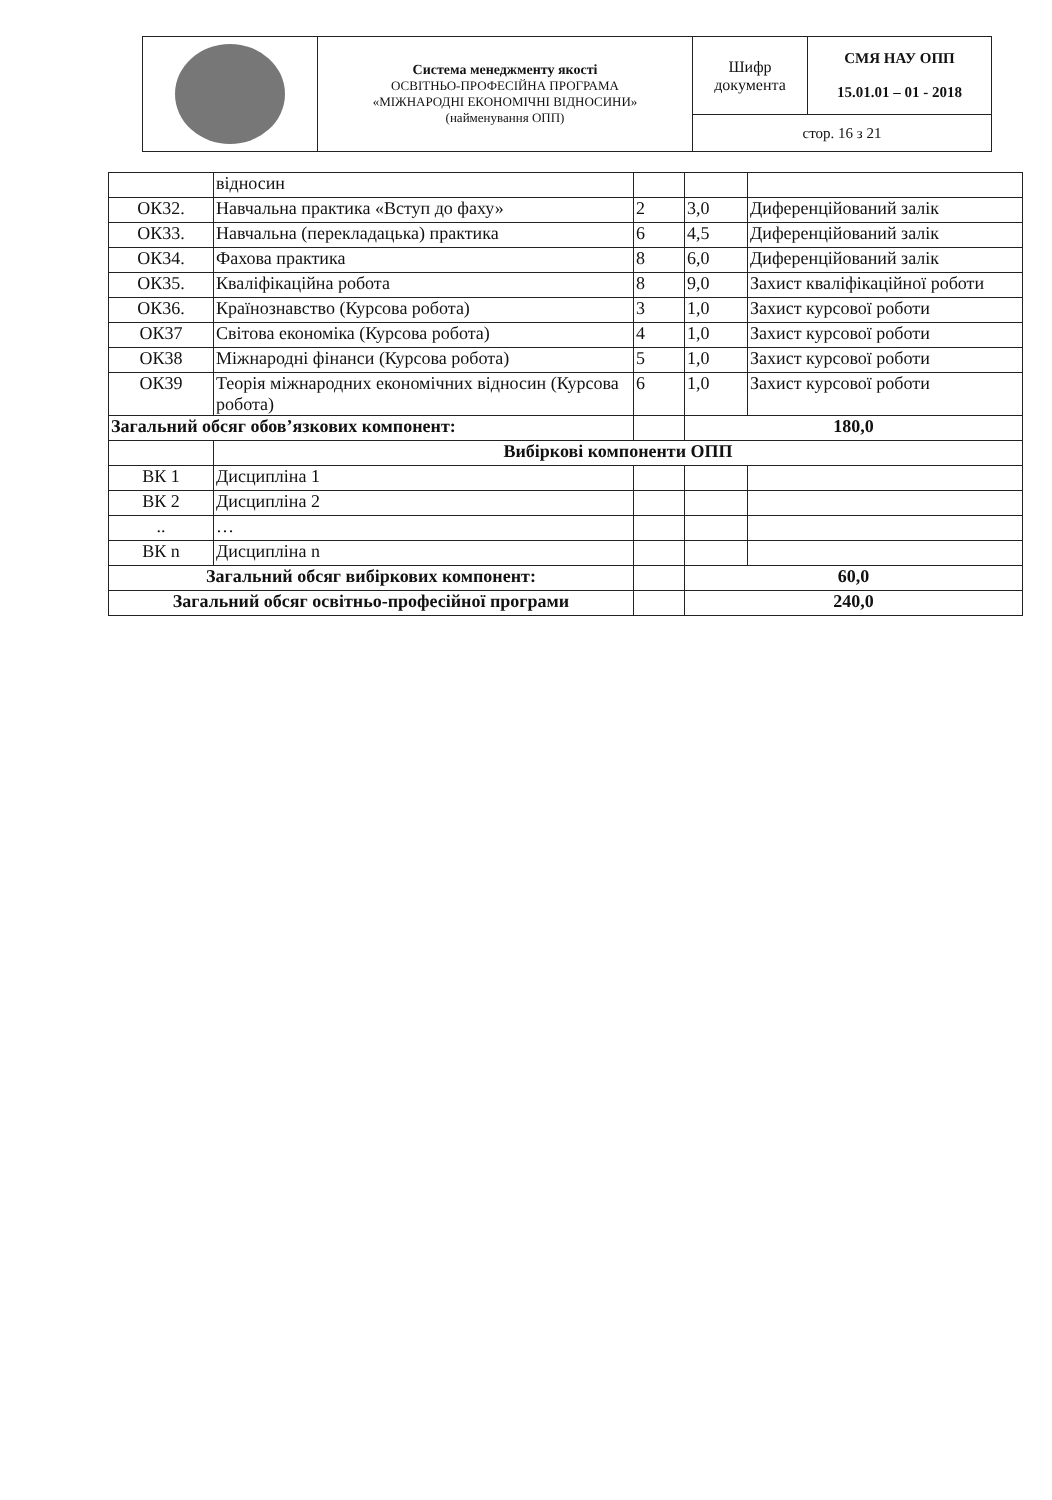| | Система менеджменту якості ОСВІТНЬО-ПРОФЕСІЙНА ПРОГРАМА «МІЖНАРОДНІ ЕКОНОМІЧНІ ВІДНОСИНИ» (найменування ОПП) | Шифр документа | СМЯ НАУ ОПП 15.01.01 – 01 - 2018 |
| | | стор. 16 з 21 | |
| | відносин | | | |
| ОК32. | Навчальна практика «Вступ до фаху» | 2 | 3,0 | Диференційований залік |
| ОК33. | Навчальна (перекладацька) практика | 6 | 4,5 | Диференційований залік |
| ОК34. | Фахова практика | 8 | 6,0 | Диференційований залік |
| ОК35. | Кваліфікаційна робота | 8 | 9,0 | Захист кваліфікаційної роботи |
| ОК36. | Країнознавство (Курсова робота) | 3 | 1,0 | Захист курсової роботи |
| ОК37 | Світова економіка (Курсова робота) | 4 | 1,0 | Захист курсової роботи |
| ОК38 | Міжнародні фінанси (Курсова робота) | 5 | 1,0 | Захист курсової роботи |
| ОК39 | Теорія міжнародних економічних відносин (Курсова робота) | 6 | 1,0 | Захист курсової роботи |
| Загальний обсяг обов’язкових компонент: | | | 180,0 | |
| | Вибіркові компоненти ОПП | | | |
| ВК 1 | Дисципліна 1 | | | |
| ВК 2 | Дисципліна 2 | | | |
| .. | … | | | |
| ВК n | Дисципліна n | | | |
| Загальний обсяг вибіркових компонент: | | | 60,0 | |
| Загальний обсяг освітньо-професійної програми | | | 240,0 | |